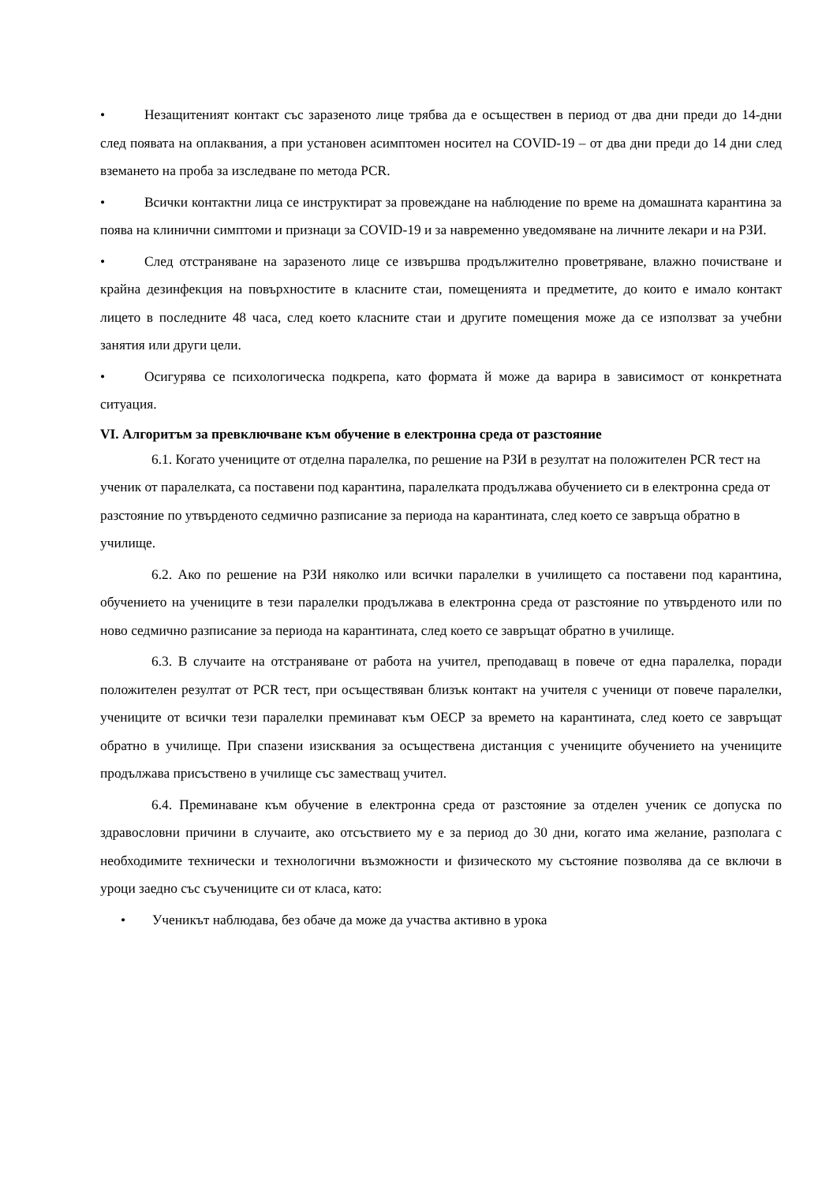• Незащитеният контакт със заразеното лице трябва да е осъществен в период от два дни преди до 14-дни след появата на оплаквания, а при установен асимптомен носител на COVID-19 – от два дни преди до 14 дни след вземането на проба за изследване по метода PCR.
• Всички контактни лица се инструктират за провеждане на наблюдение по време на домашната карантина за поява на клинични симптоми и признаци за COVID-19 и за навременно уведомяване на личните лекари и на РЗИ.
• След отстраняване на заразеното лице се извършва продължително проветряване, влажно почистване и крайна дезинфекция на повърхностите в класните стаи, помещенията и предметите, до които е имало контакт лицето в последните 48 часа, след което класните стаи и другите помещения може да се използват за учебни занятия или други цели.
• Осигурява се психологическа подкрепа, като формата й може да варира в зависимост от конкретната ситуация.
VI. Алгоритъм за превключване към обучение в електронна среда от разстояние
6.1. Когато учениците от отделна паралелка, по решение на РЗИ в резултат на положителен PCR тест на ученик от паралелката, са поставени под карантина, паралелката продължава обучението си в електронна среда от разстояние по утвърденото седмично разписание за периода на карантината, след което се завръща обратно в училище.
6.2. Ако по решение на РЗИ няколко или всички паралелки в училището са поставени под карантина, обучението на учениците в тези паралелки продължава в електронна среда от разстояние по утвърденото или по ново седмично разписание за периода на карантината, след което се завръщат обратно в училище.
6.3. В случаите на отстраняване от работа на учител, преподаващ в повече от една паралелка, поради положителен резултат от PCR тест, при осъществяван близък контакт на учителя с ученици от повече паралелки, учениците от всички тези паралелки преминават към ОЕСР за времето на карантината, след което се завръщат обратно в училище. При спазени изисквания за осъществена дистанция с учениците обучението на учениците продължава присъствено в училище със заместващ учител.
6.4. Преминаване към обучение в електронна среда от разстояние за отделен ученик се допуска по здравословни причини в случаите, ако отсъствието му е за период до 30 дни, когато има желание, разполага с необходимите технически и технологични възможности и физическото му състояние позволява да се включи в уроци заедно със съучениците си от класа, като:
• Ученикът наблюдава, без обаче да може да участва активно в урока